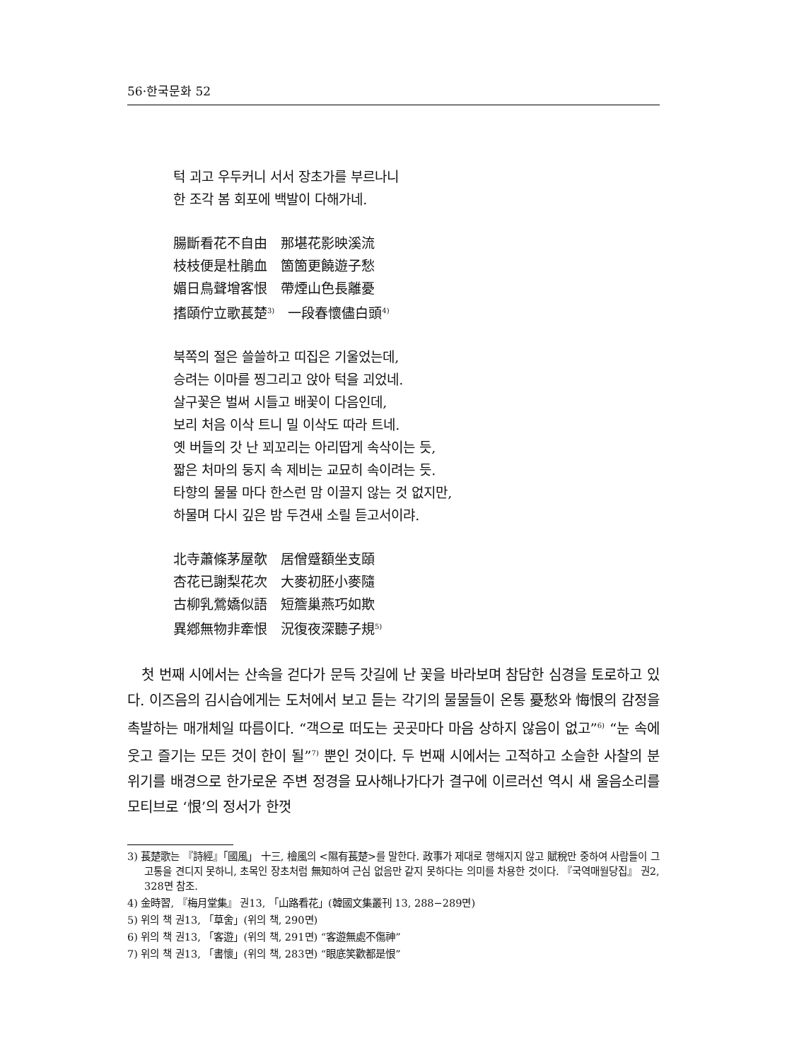56·한국문화 52
턱 괴고 우두커니 서서 장초가를 부르나니
한 조각 봄 회포에 백발이 다해가네.
腸斷看花不自由　那堪花影映溪流
枝枝便是杜鵑血　箇箇更饒遊子愁
媚日鳥聲增客恨　帶煙山色長離憂
搘頤佇立歌萇楚<sup>3)</sup>　一段春懷儘白頭<sup>4)</sup>
북쪽의 절은 쓸쓸하고 띠집은 기울었는데,
승려는 이마를 찡그리고 앉아 턱을 괴었네.
살구꽃은 벌써 시들고 배꽃이 다음인데,
보리 처음 이삭 트니 밀 이삭도 따라 트네.
옛 버들의 갓 난 꾀꼬리는 아리땁게 속삭이는 듯,
짧은 처마의 둥지 속 제비는 교묘히 속이려는 듯.
타향의 물물 마다 한스런 맘 이끌지 않는 것 없지만,
하물며 다시 깊은 밤 두견새 소릴 듣고서이랴.
北寺蕭條茅屋欹　居僧蹙額坐支頤
杏花已謝梨花次　大麥初胚小麥隨
古柳乳鶯嬌似語　短簷巢燕巧如欺
異鄕無物非牽恨　況復夜深聽子規<sup>5)</sup>
　첫 번째 시에서는 산속을 걷다가 문득 갓길에 난 꽃을 바라보며 참담한 심경을 토로하고 있다. 이즈음의 김시습에게는 도처에서 보고 듣는 각기의 물물들이 온통 憂愁와 悔恨의 감정을 촉발하는 매개체일 따름이다. “객으로 떠도는 곳곳마다 마음 상하지 않음이 없고”<sup>6)</sup> “눈 속에 웃고 즐기는 모든 것이 한이 될”<sup>7)</sup> 뿐인 것이다. 두 번째 시에서는 고적하고 소슬한 사찰의 분위기를 배경으로 한가로운 주변 정경을 묘사해나가다가 결구에 이르러선 역시 새 울음소리를 모티브로 ‘恨’의 정서가 한껏
3) 萇楚歌는 『詩經』「國風」 十三, 檜風의 <隰有萇楚>를 말한다. 政事가 제대로 행해지지 않고 賦稅만 중하여 사람들이 그 고통을 견디지 못하니, 초목인 장초처럼 無知하여 근심 없음만 같지 못하다는 의미를 차용한 것이다. 『국역매월당집』 권2, 328면 참조.
4) 金時習, 『梅月堂集』 권13, 「山路看花」(韓國文集叢刊 13, 288−289면)
5) 위의 책 권13, 「草舍」(위의 책, 290면)
6) 위의 책 권13, 「客遊」(위의 책, 291면) “客遊無處不傷神”
7) 위의 책 권13, 「書懷」(위의 책, 283면) “眼底笑歡都是恨”